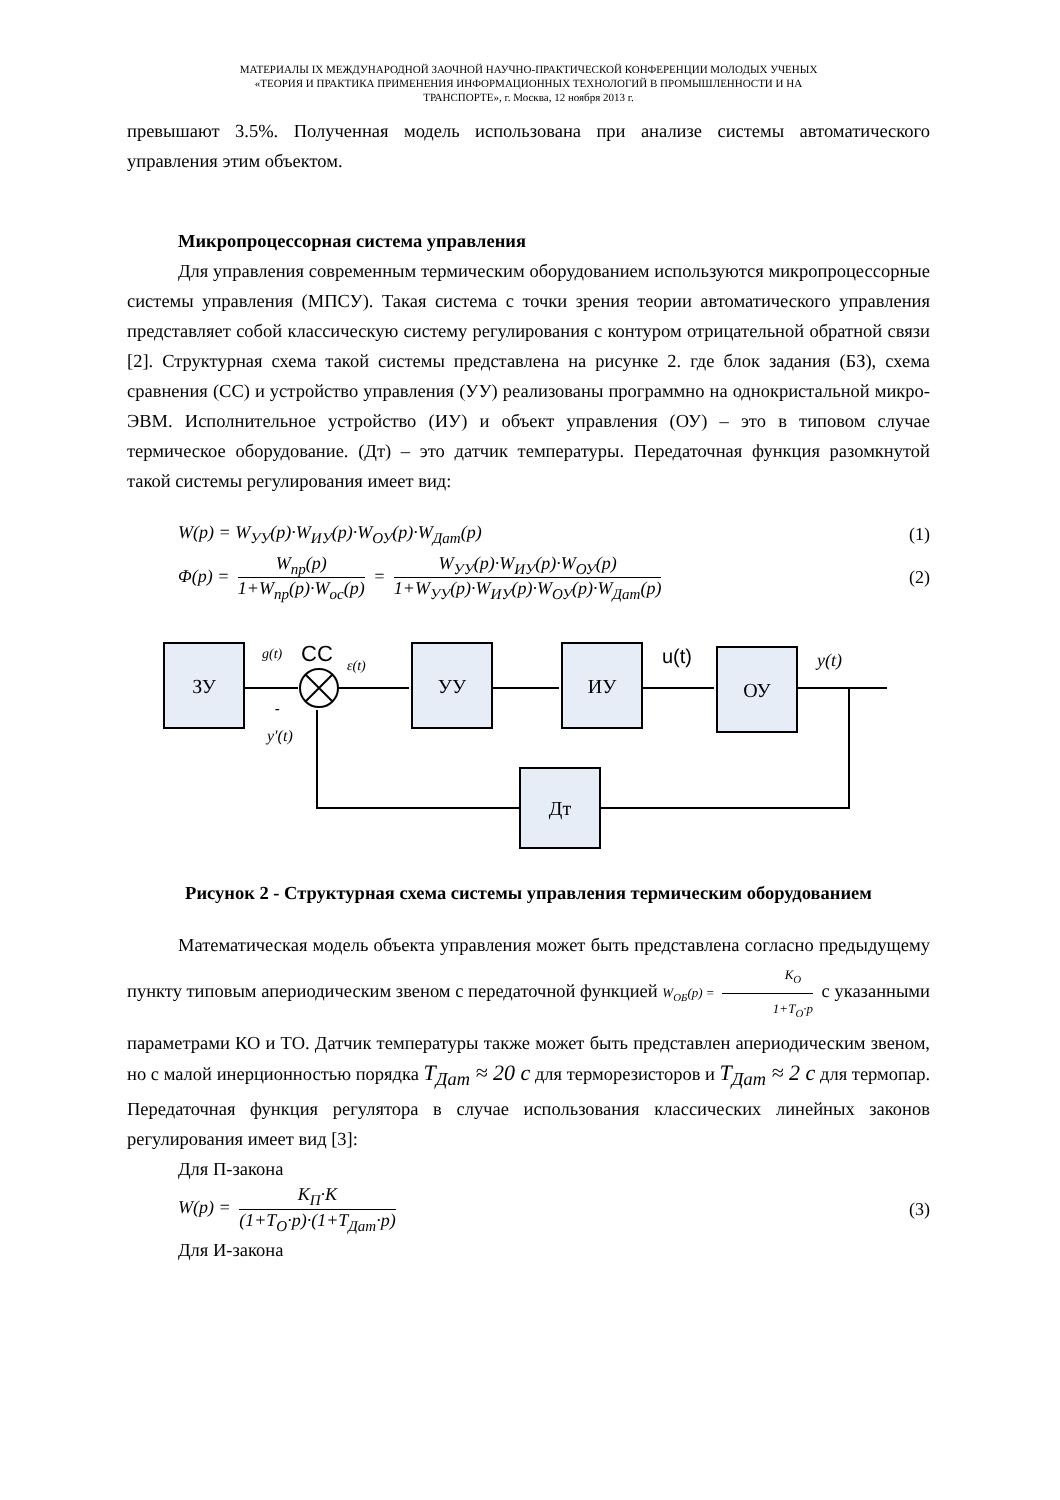МАТЕРИАЛЫ IX МЕЖДУНАРОДНОЙ ЗАОЧНОЙ НАУЧНО-ПРАКТИЧЕСКОЙ КОНФЕРЕНЦИИ МОЛОДЫХ УЧЕНЫХ
«ТЕОРИЯ И ПРАКТИКА ПРИМЕНЕНИЯ ИНФОРМАЦИОННЫХ ТЕХНОЛОГИЙ В ПРОМЫШЛЕННОСТИ И НА
ТРАНСПОРТЕ», г. Москва, 12 ноября 2013 г.
превышают 3.5%. Полученная модель использована при анализе системы автоматического управления этим объектом.
Микропроцессорная система управления
Для управления современным термическим оборудованием используются микропроцессорные системы управления (МПСУ). Такая система с точки зрения теории автоматического управления представляет собой классическую систему регулирования с контуром отрицательной обратной связи [2]. Структурная схема такой системы представлена на рисунке 2. где блок задания (БЗ), схема сравнения (СС) и устройство управления (УУ) реализованы программно на однокристальной микро-ЭВМ. Исполнительное устройство (ИУ) и объект управления (ОУ) – это в типовом случае термическое оборудование. (Дт) – это датчик температуры. Передаточная функция разомкнутой такой системы регулирования имеет вид:
W(p) = W<sub>УУ</sub>(p)·W<sub>ИУ</sub>(p)·W<sub>ОУ</sub>(p)·W<sub>Дат</sub>(p) (1)
Φ(p) = W<sub>пр</sub>(p) 1+W<sub>пр</sub>(p)·W<sub>ос</sub>(p) = W<sub>УУ</sub>(p)·W<sub>ИУ</sub>(p)·W<sub>ОУ</sub>(p) 1+W<sub>УУ</sub>(p)·W<sub>ИУ</sub>(p)·W<sub>ОУ</sub>(p)·W<sub>Дат</sub>(p) (2)
ЗУ
УУ
ИУ
ОУ
Дт
СС
u(t)
g(t)
ε(t)
y(t)
y′(t)
-
Рисунок 2 - Структурная схема системы управления термическим оборудованием
Математическая модель объекта управления может быть представлена согласно предыдущему пункту типовым апериодическим звеном с передаточной функцией W<sub>ОБ</sub>(p) = K<sub>О</sub> 1+T<sub>О</sub>·p с указанными параметрами КО и ТО. Датчик температуры также может быть представлен апериодическим звеном, но с малой инерционностью порядка T<sub>Дат</sub> ≈ 20 c для терморезисторов и T<sub>Дат</sub> ≈ 2 c для термопар. Передаточная функция регулятора в случае использования классических линейных законов регулирования имеет вид [3]:
Для П-закона
W(p) = K<sub>П</sub>·K (1+T<sub>О</sub>·p)·(1+T<sub>Дат</sub>·p) (3)
Для И-закона